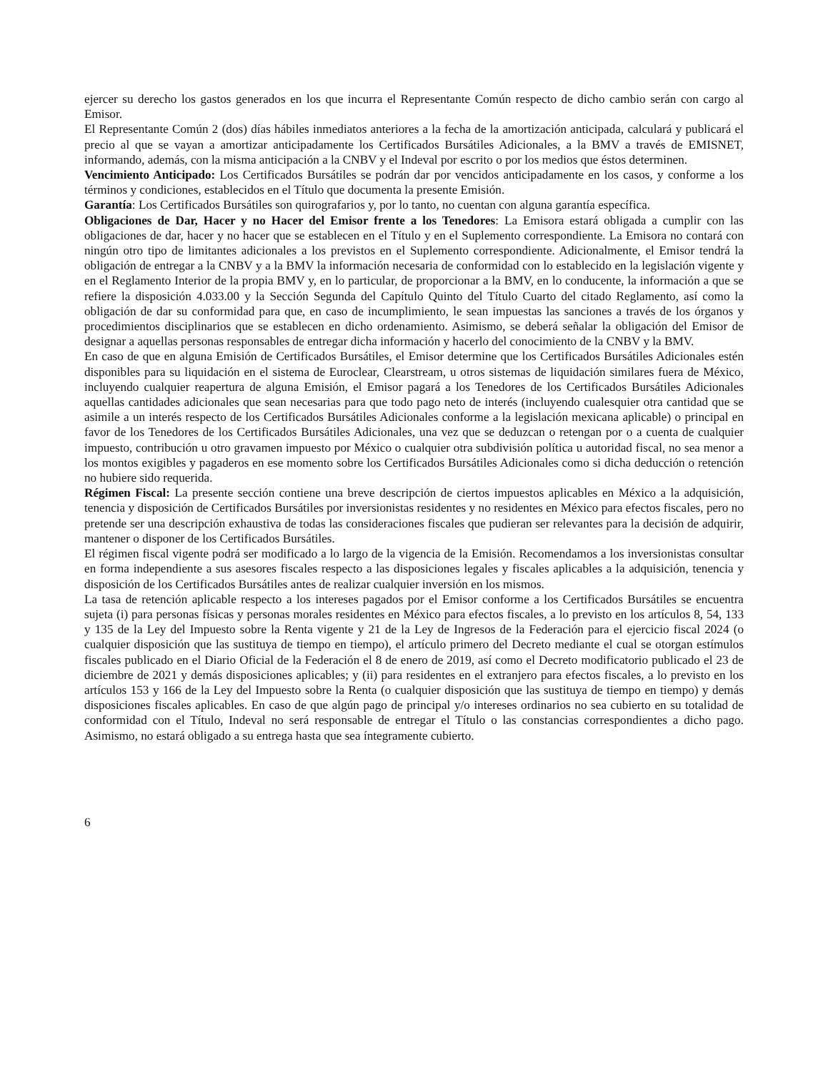ejercer su derecho los gastos generados en los que incurra el Representante Común respecto de dicho cambio serán con cargo al Emisor.
El Representante Común 2 (dos) días hábiles inmediatos anteriores a la fecha de la amortización anticipada, calculará y publicará el precio al que se vayan a amortizar anticipadamente los Certificados Bursátiles Adicionales, a la BMV a través de EMISNET, informando, además, con la misma anticipación a la CNBV y el Indeval por escrito o por los medios que éstos determinen.
Vencimiento Anticipado: Los Certificados Bursátiles se podrán dar por vencidos anticipadamente en los casos, y conforme a los términos y condiciones, establecidos en el Título que documenta la presente Emisión.
Garantía: Los Certificados Bursátiles son quirografarios y, por lo tanto, no cuentan con alguna garantía específica.
Obligaciones de Dar, Hacer y no Hacer del Emisor frente a los Tenedores: La Emisora estará obligada a cumplir con las obligaciones de dar, hacer y no hacer que se establecen en el Título y en el Suplemento correspondiente. La Emisora no contará con ningún otro tipo de limitantes adicionales a los previstos en el Suplemento correspondiente. Adicionalmente, el Emisor tendrá la obligación de entregar a la CNBV y a la BMV la información necesaria de conformidad con lo establecido en la legislación vigente y en el Reglamento Interior de la propia BMV y, en lo particular, de proporcionar a la BMV, en lo conducente, la información a que se refiere la disposición 4.033.00 y la Sección Segunda del Capítulo Quinto del Título Cuarto del citado Reglamento, así como la obligación de dar su conformidad para que, en caso de incumplimiento, le sean impuestas las sanciones a través de los órganos y procedimientos disciplinarios que se establecen en dicho ordenamiento. Asimismo, se deberá señalar la obligación del Emisor de designar a aquellas personas responsables de entregar dicha información y hacerlo del conocimiento de la CNBV y la BMV.
En caso de que en alguna Emisión de Certificados Bursátiles, el Emisor determine que los Certificados Bursátiles Adicionales estén disponibles para su liquidación en el sistema de Euroclear, Clearstream, u otros sistemas de liquidación similares fuera de México, incluyendo cualquier reapertura de alguna Emisión, el Emisor pagará a los Tenedores de los Certificados Bursátiles Adicionales aquellas cantidades adicionales que sean necesarias para que todo pago neto de interés (incluyendo cualesquier otra cantidad que se asimile a un interés respecto de los Certificados Bursátiles Adicionales conforme a la legislación mexicana aplicable) o principal en favor de los Tenedores de los Certificados Bursátiles Adicionales, una vez que se deduzcan o retengan por o a cuenta de cualquier impuesto, contribución u otro gravamen impuesto por México o cualquier otra subdivisión política u autoridad fiscal, no sea menor a los montos exigibles y pagaderos en ese momento sobre los Certificados Bursátiles Adicionales como si dicha deducción o retención no hubiere sido requerida.
Régimen Fiscal: La presente sección contiene una breve descripción de ciertos impuestos aplicables en México a la adquisición, tenencia y disposición de Certificados Bursátiles por inversionistas residentes y no residentes en México para efectos fiscales, pero no pretende ser una descripción exhaustiva de todas las consideraciones fiscales que pudieran ser relevantes para la decisión de adquirir, mantener o disponer de los Certificados Bursátiles.
El régimen fiscal vigente podrá ser modificado a lo largo de la vigencia de la Emisión. Recomendamos a los inversionistas consultar en forma independiente a sus asesores fiscales respecto a las disposiciones legales y fiscales aplicables a la adquisición, tenencia y disposición de los Certificados Bursátiles antes de realizar cualquier inversión en los mismos.
La tasa de retención aplicable respecto a los intereses pagados por el Emisor conforme a los Certificados Bursátiles se encuentra sujeta (i) para personas físicas y personas morales residentes en México para efectos fiscales, a lo previsto en los artículos 8, 54, 133 y 135 de la Ley del Impuesto sobre la Renta vigente y 21 de la Ley de Ingresos de la Federación para el ejercicio fiscal 2024 (o cualquier disposición que las sustituya de tiempo en tiempo), el artículo primero del Decreto mediante el cual se otorgan estímulos fiscales publicado en el Diario Oficial de la Federación el 8 de enero de 2019, así como el Decreto modificatorio publicado el 23 de diciembre de 2021 y demás disposiciones aplicables; y (ii) para residentes en el extranjero para efectos fiscales, a lo previsto en los artículos 153 y 166 de la Ley del Impuesto sobre la Renta (o cualquier disposición que las sustituya de tiempo en tiempo) y demás disposiciones fiscales aplicables. En caso de que algún pago de principal y/o intereses ordinarios no sea cubierto en su totalidad de conformidad con el Título, Indeval no será responsable de entregar el Título o las constancias correspondientes a dicho pago. Asimismo, no estará obligado a su entrega hasta que sea íntegramente cubierto.
6